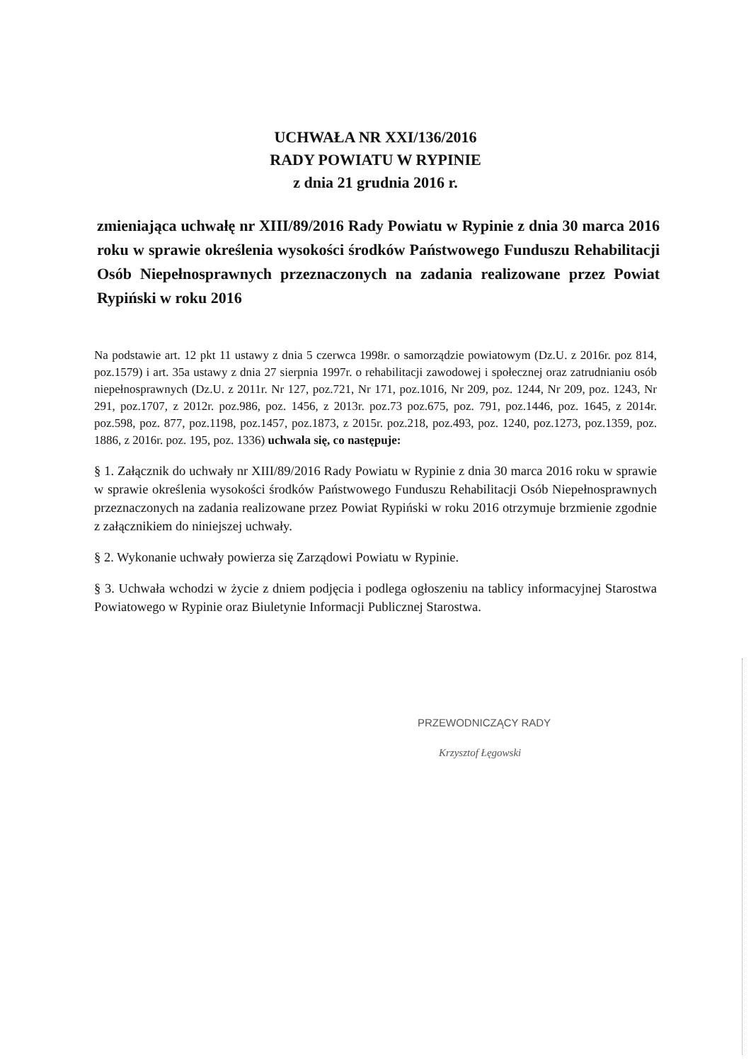UCHWAŁA NR XXI/136/2016
RADY POWIATU W RYPINIE
z dnia 21 grudnia 2016 r.
zmieniająca uchwałę nr XIII/89/2016 Rady Powiatu w Rypinie z dnia 30 marca 2016 roku w sprawie określenia wysokości środków Państwowego Funduszu Rehabilitacji Osób Niepełnosprawnych przeznaczonych na zadania realizowane przez Powiat Rypiński w roku 2016
Na podstawie art. 12 pkt 11 ustawy z dnia 5 czerwca 1998r. o samorządzie powiatowym (Dz.U. z 2016r. poz 814, poz.1579) i art. 35a ustawy z dnia 27 sierpnia 1997r. o rehabilitacji zawodowej i społecznej oraz zatrudnianiu osób niepełnosprawnych (Dz.U. z 2011r. Nr 127, poz.721, Nr 171, poz.1016, Nr 209, poz. 1244, Nr 209, poz. 1243, Nr 291, poz.1707, z 2012r. poz.986, poz. 1456, z 2013r. poz.73 poz.675, poz. 791, poz.1446, poz. 1645, z 2014r. poz.598, poz. 877, poz.1198, poz.1457, poz.1873, z 2015r. poz.218, poz.493, poz. 1240, poz.1273, poz.1359, poz. 1886, z 2016r. poz. 195, poz. 1336) uchwala się, co następuje:
§ 1. Załącznik do uchwały nr XIII/89/2016 Rady Powiatu w Rypinie z dnia 30 marca 2016 roku w sprawie w sprawie określenia wysokości środków Państwowego Funduszu Rehabilitacji Osób Niepełnosprawnych przeznaczonych na zadania realizowane przez Powiat Rypiński w roku 2016 otrzymuje brzmienie zgodnie z załącznikiem do niniejszej uchwały.
§ 2. Wykonanie uchwały powierza się Zarządowi Powiatu w Rypinie.
§ 3. Uchwała wchodzi w życie z dniem podjęcia i podlega ogłoszeniu na tablicy informacyjnej Starostwa Powiatowego w Rypinie oraz Biuletynie Informacji Publicznej Starostwa.
PRZEWODNICZĄCY RADY
Krzysztof Łęgowski